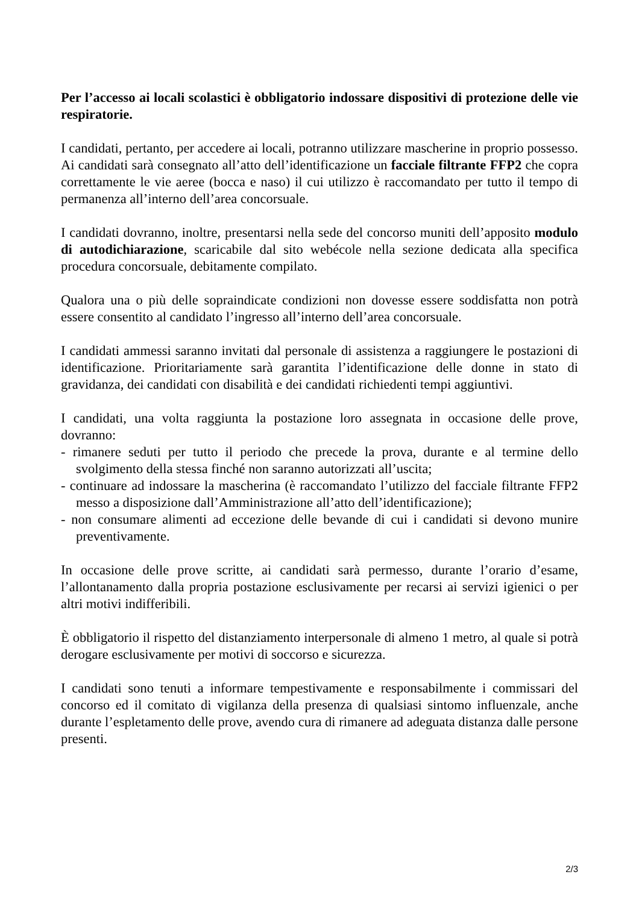Per l’accesso ai locali scolastici è obbligatorio indossare dispositivi di protezione delle vie respiratorie.
I candidati, pertanto, per accedere ai locali, potranno utilizzare mascherine in proprio possesso. Ai candidati sarà consegnato all’atto dell’identificazione un facciale filtrante FFP2 che copra correttamente le vie aeree (bocca e naso) il cui utilizzo è raccomandato per tutto il tempo di permanenza all’interno dell’area concorsuale.
I candidati dovranno, inoltre, presentarsi nella sede del concorso muniti dell’apposito modulo di autodichiarazione, scaricabile dal sito webécole nella sezione dedicata alla specifica procedura concorsuale, debitamente compilato.
Qualora una o più delle sopraindicate condizioni non dovesse essere soddisfatta non potrà essere consentito al candidato l’ingresso all’interno dell’area concorsuale.
I candidati ammessi saranno invitati dal personale di assistenza a raggiungere le postazioni di identificazione. Prioritariamente sarà garantita l’identificazione delle donne in stato di gravidanza, dei candidati con disabilità e dei candidati richiedenti tempi aggiuntivi.
I candidati, una volta raggiunta la postazione loro assegnata in occasione delle prove, dovranno:
- rimanere seduti per tutto il periodo che precede la prova, durante e al termine dello svolgimento della stessa finché non saranno autorizzati all’uscita;
- continuare ad indossare la mascherina (è raccomandato l’utilizzo del facciale filtrante FFP2 messo a disposizione dall’Amministrazione all’atto dell’identificazione);
- non consumare alimenti ad eccezione delle bevande di cui i candidati si devono munire preventivamente.
In occasione delle prove scritte, ai candidati sarà permesso, durante l’orario d’esame, l’allontanamento dalla propria postazione esclusivamente per recarsi ai servizi igienici o per altri motivi indifferibili.
È obbligatorio il rispetto del distanziamento interpersonale di almeno 1 metro, al quale si potrà derogare esclusivamente per motivi di soccorso e sicurezza.
I candidati sono tenuti a informare tempestivamente e responsabilmente i commissari del concorso ed il comitato di vigilanza della presenza di qualsiasi sintomo influenzale, anche durante l’espletamento delle prove, avendo cura di rimanere ad adeguata distanza dalle persone presenti.
2/3